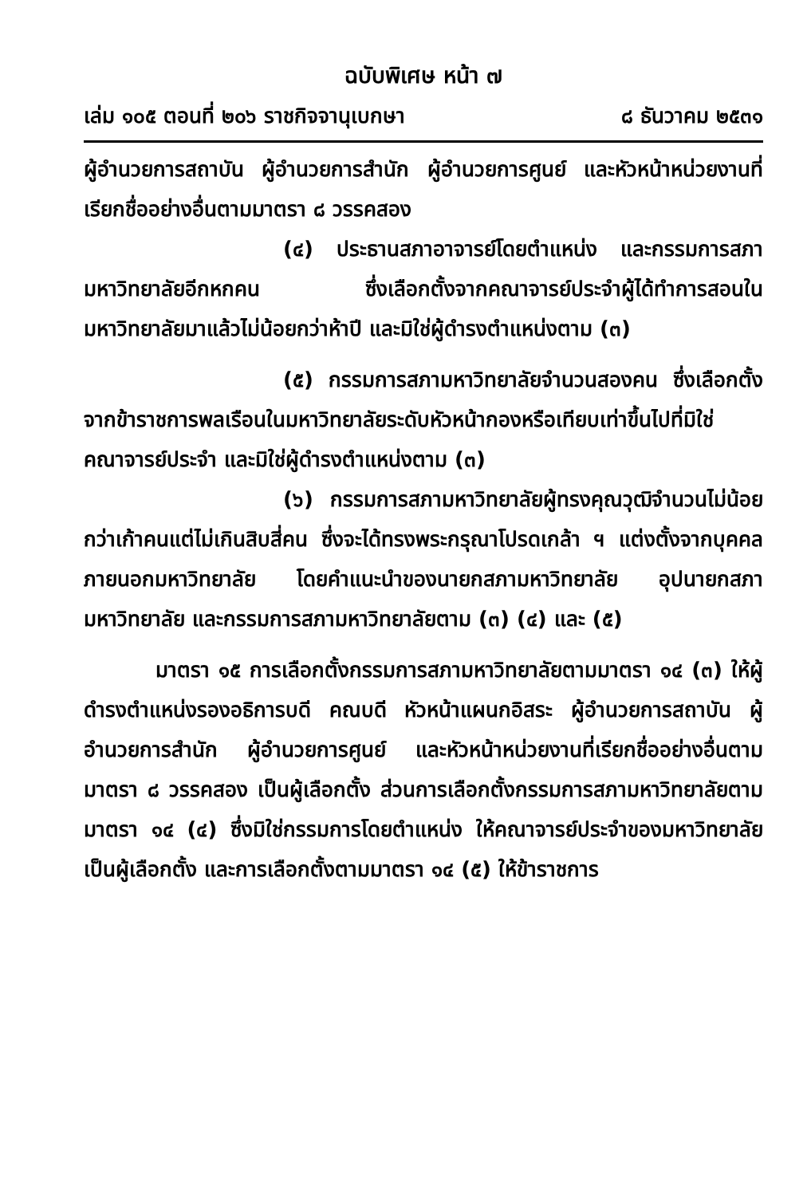ฉบับพิเศษ หน้า ๗
เล่ม ๑๐๕ ตอนที่ ๒๐๖ ราชกิจจานุเบกษา ๘ ธันวาคม ๒๕๓๑
ผู้อำนวยการสถาบัน ผู้อำนวยการสำนัก ผู้อำนวยการศูนย์ และหัวหน้าหน่วยงานที่เรียกชื่ออย่างอื่นตามมาตรา ๘ วรรคสอง
(๔) ประธานสภาอาจารย์โดยตำแหน่ง และกรรมการสภามหาวิทยาลัยอีกหกคน ซึ่งเลือกตั้งจากคณาจารย์ประจำผู้ได้ทำการสอนในมหาวิทยาลัยมาแล้วไม่น้อยกว่าห้าปี และมิใช่ผู้ดำรงตำแหน่งตาม (๓)
(๕) กรรมการสภามหาวิทยาลัยจำนวนสองคน ซึ่งเลือกตั้งจากข้าราชการพลเรือนในมหาวิทยาลัยระดับหัวหน้ากองหรือเทียบเท่าขึ้นไปที่มิใช่คณาจารย์ประจำ และมิใช่ผู้ดำรงตำแหน่งตาม (๓)
(๖) กรรมการสภามหาวิทยาลัยผู้ทรงคุณวุฒิจำนวนไม่น้อยกว่าเก้าคนแต่ไม่เกินสิบสี่คน ซึ่งจะได้ทรงพระกรุณาโปรดเกล้า ฯ แต่งตั้งจากบุคคลภายนอกมหาวิทยาลัย โดยคำแนะนำของนายกสภามหาวิทยาลัย อุปนายกสภามหาวิทยาลัย และกรรมการสภามหาวิทยาลัยตาม (๓) (๔) และ (๕)
มาตรา ๑๕ การเลือกตั้งกรรมการสภามหาวิทยาลัยตามมาตรา ๑๔ (๓) ให้ผู้ดำรงตำแหน่งรองอธิการบดี คณบดี หัวหน้าแผนกอิสระ ผู้อำนวยการสถาบัน ผู้อำนวยการสำนัก ผู้อำนวยการศูนย์ และหัวหน้าหน่วยงานที่เรียกชื่ออย่างอื่นตามมาตรา ๘ วรรคสอง เป็นผู้เลือกตั้ง ส่วนการเลือกตั้งกรรมการสภามหาวิทยาลัยตามมาตรา ๑๔ (๔) ซึ่งมิใช่กรรมการโดยตำแหน่ง ให้คณาจารย์ประจำของมหาวิทยาลัยเป็นผู้เลือกตั้ง และการเลือกตั้งตามมาตรา ๑๔ (๕) ให้ข้าราชการ